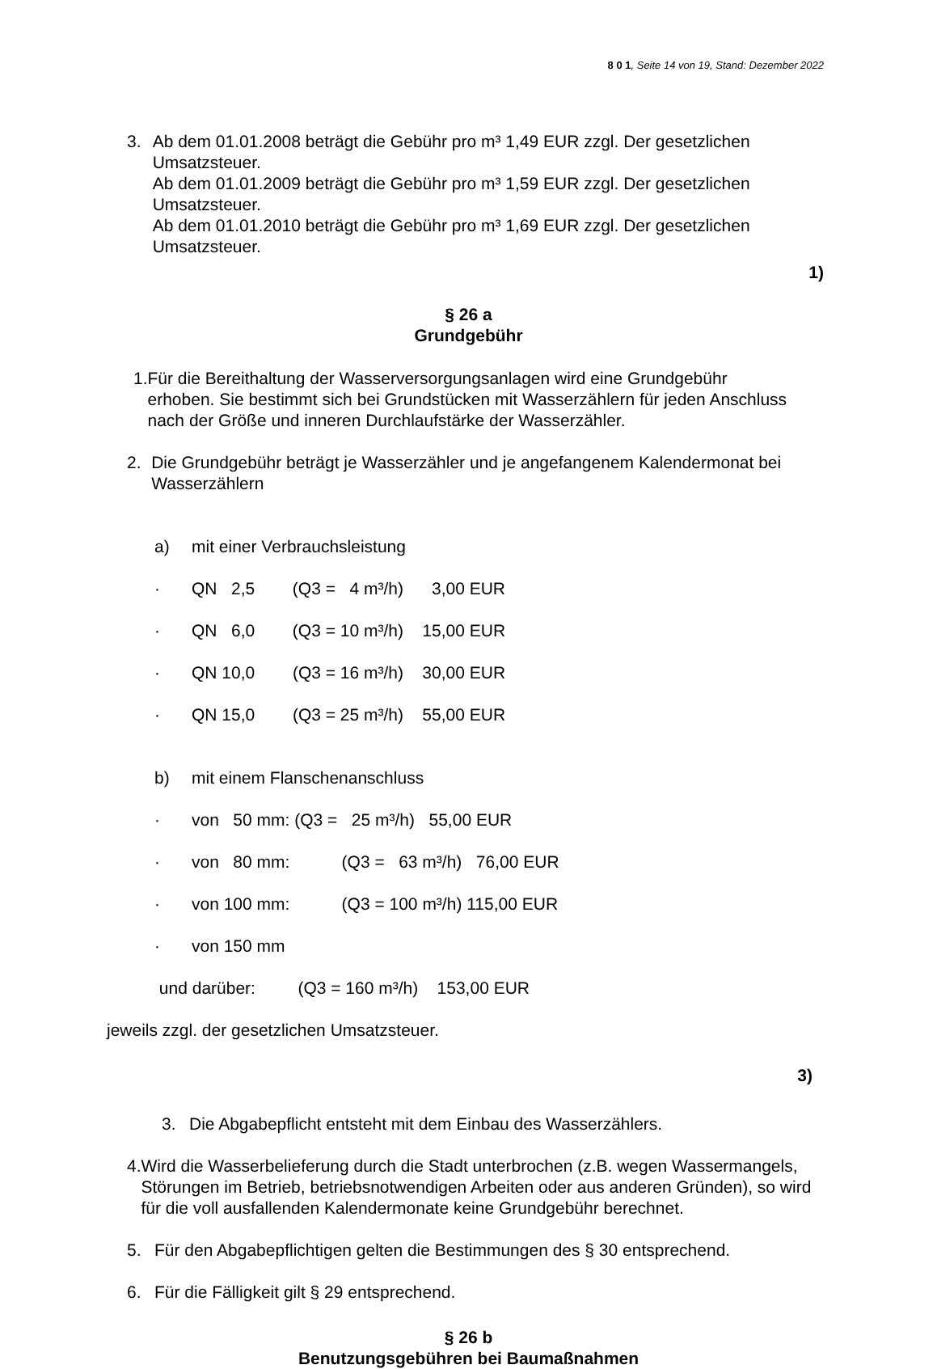8 0 1, Seite 14 von 19, Stand: Dezember 2022
3. Ab dem 01.01.2008 beträgt die Gebühr pro m³ 1,49 EUR zzgl. Der gesetzlichen Umsatzsteuer.
Ab dem 01.01.2009 beträgt die Gebühr pro m³ 1,59 EUR zzgl. Der gesetzlichen Umsatzsteuer.
Ab dem 01.01.2010 beträgt die Gebühr pro m³ 1,69 EUR zzgl. Der gesetzlichen Umsatzsteuer.
1)
§ 26 a
Grundgebühr
1. Für die Bereithaltung der Wasserversorgungsanlagen wird eine Grundgebühr erhoben. Sie bestimmt sich bei Grundstücken mit Wasserzählern für jeden Anschluss nach der Größe und inneren Durchlaufstärke der Wasserzähler.
2. Die Grundgebühr beträgt je Wasserzähler und je angefangenem Kalendermonat bei Wasserzählern
a) mit einer Verbrauchsleistung
· QN 2,5 (Q3 = 4 m³/h) 3,00 EUR
· QN 6,0 (Q3 = 10 m³/h) 15,00 EUR
· QN 10,0 (Q3 = 16 m³/h) 30,00 EUR
· QN 15,0 (Q3 = 25 m³/h) 55,00 EUR
b) mit einem Flanschenanschluss
· von 50 mm: (Q3 = 25 m³/h) 55,00 EUR
· von 80 mm: (Q3 = 63 m³/h) 76,00 EUR
· von 100 mm: (Q3 = 100 m³/h) 115,00 EUR
· von 150 mm
und darüber: (Q3 = 160 m³/h) 153,00 EUR
jeweils zzgl. der gesetzlichen Umsatzsteuer.
3)
3. Die Abgabepflicht entsteht mit dem Einbau des Wasserzählers.
4. Wird die Wasserbelieferung durch die Stadt unterbrochen (z.B. wegen Wassermangels, Störungen im Betrieb, betriebsnotwendigen Arbeiten oder aus anderen Gründen), so wird für die voll ausfallenden Kalendermonate keine Grundgebühr berechnet.
5. Für den Abgabepflichtigen gelten die Bestimmungen des § 30 entsprechend.
6. Für die Fälligkeit gilt § 29 entsprechend.
§ 26 b
Benutzungsgebühren bei Baumaßnahmen